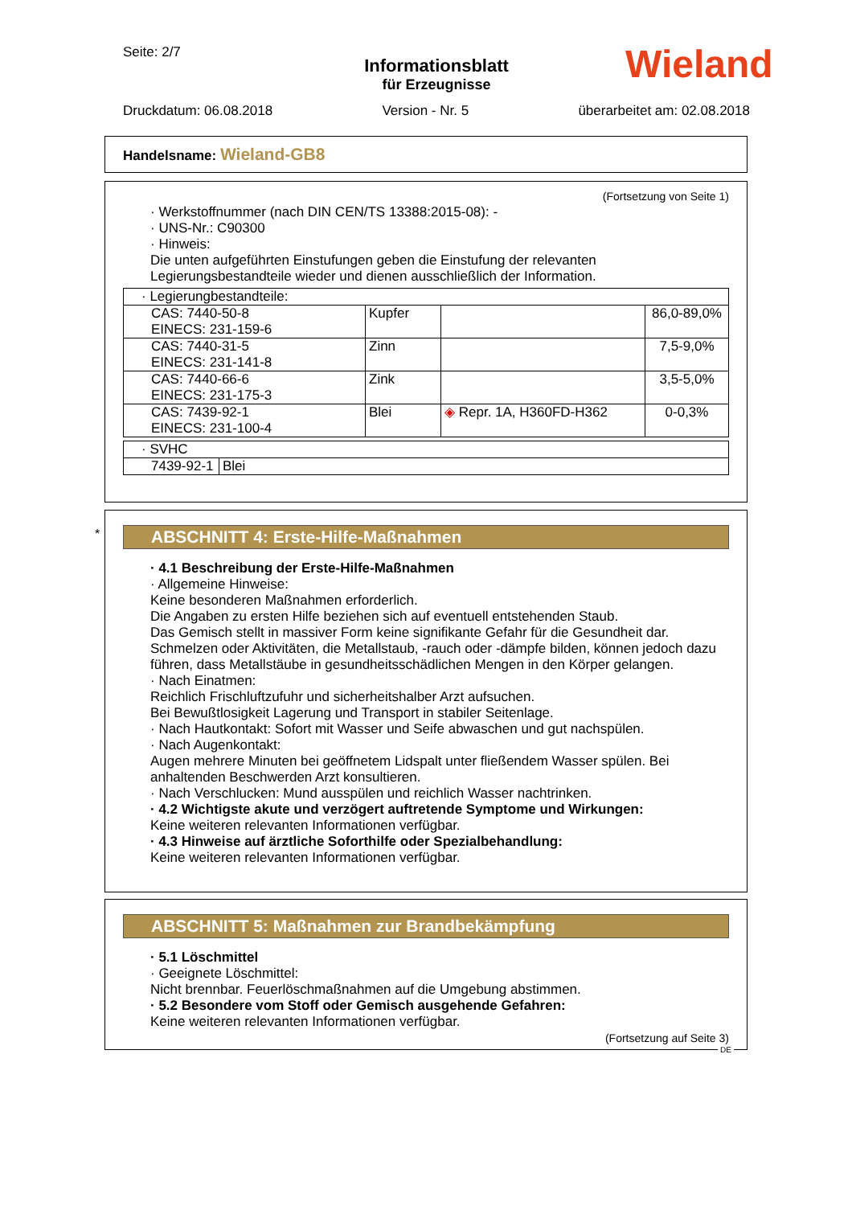Seite: 2/7
Informationsblatt
für Erzeugnisse
Druckdatum: 06.08.2018 Version - Nr. 5 überarbeitet am: 02.08.2018
Wieland
Handelsname: Wieland-GB8
(Fortsetzung von Seite 1)
· Werkstoffnummer (nach DIN CEN/TS 13388:2015-08): -
· UNS-Nr.: C90300
· Hinweis:
Die unten aufgeführten Einstufungen geben die Einstufung der relevanten Legierungsbestandteile wieder und dienen ausschließlich der Information.
| · Legierungbestandteile: | | | |
| CAS: 7440-50-8 EINECS: 231-159-6 | Kupfer | | 86,0-89,0% |
| CAS: 7440-31-5 EINECS: 231-141-8 | Zinn | | 7,5-9,0% |
| CAS: 7440-66-6 EINECS: 231-175-3 | Zink | | 3,5-5,0% |
| CAS: 7439-92-1 EINECS: 231-100-4 | Blei | ◈ Repr. 1A, H360FD-H362 | 0-0,3% |
| · SVHC | |
| 7439-92-1 | Blei |
*
ABSCHNITT 4: Erste-Hilfe-Maßnahmen
· 4.1 Beschreibung der Erste-Hilfe-Maßnahmen
· Allgemeine Hinweise:
Keine besonderen Maßnahmen erforderlich.
Die Angaben zu ersten Hilfe beziehen sich auf eventuell entstehenden Staub.
Das Gemisch stellt in massiver Form keine signifikante Gefahr für die Gesundheit dar.
Schmelzen oder Aktivitäten, die Metallstaub, -rauch oder -dämpfe bilden, können jedoch dazu führen, dass Metallstäube in gesundheitsschädlichen Mengen in den Körper gelangen.
· Nach Einatmen:
Reichlich Frischluftzufuhr und sicherheitshalber Arzt aufsuchen.
Bei Bewußtlosigkeit Lagerung und Transport in stabiler Seitenlage.
· Nach Hautkontakt: Sofort mit Wasser und Seife abwaschen und gut nachspülen.
· Nach Augenkontakt:
Augen mehrere Minuten bei geöffnetem Lidspalt unter fließendem Wasser spülen. Bei anhaltenden Beschwerden Arzt konsultieren.
· Nach Verschlucken: Mund ausspülen und reichlich Wasser nachtrinken.
· 4.2 Wichtigste akute und verzögert auftretende Symptome und Wirkungen:
Keine weiteren relevanten Informationen verfügbar.
· 4.3 Hinweise auf ärztliche Soforthilfe oder Spezialbehandlung:
Keine weiteren relevanten Informationen verfügbar.
ABSCHNITT 5: Maßnahmen zur Brandbekämpfung
· 5.1 Löschmittel
· Geeignete Löschmittel:
Nicht brennbar. Feuerlöschmaßnahmen auf die Umgebung abstimmen.
· 5.2 Besondere vom Stoff oder Gemisch ausgehende Gefahren:
Keine weiteren relevanten Informationen verfügbar.
(Fortsetzung auf Seite 3)
DE